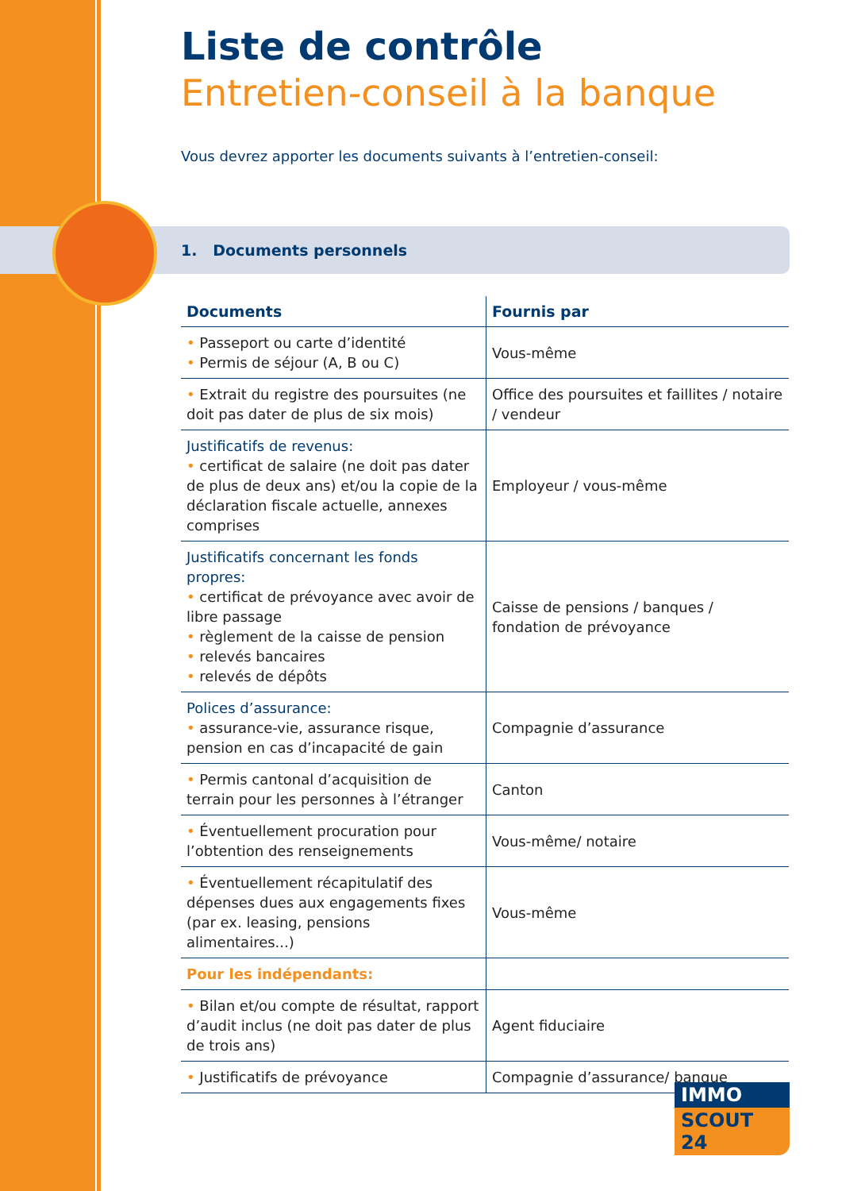Liste de contrôle
Entretien-conseil à la banque
Vous devrez apporter les documents suivants à l’entretien-conseil:
1. Documents personnels
| Documents | Fournis par |
| --- | --- |
| • Passeport ou carte d’identité • Permis de séjour (A, B ou C) | Vous-même |
| • Extrait du registre des poursuites (ne doit pas dater de plus de six mois) | Office des poursuites et faillites / notaire / vendeur |
| Justificatifs de revenus: • certificat de salaire (ne doit pas dater de plus de deux ans) et/ou la copie de la déclaration fiscale actuelle, annexes comprises | Employeur / vous-même |
| Justificatifs concernant les fonds propres: • certificat de prévoyance avec avoir de libre passage • règlement de la caisse de pension • relevés bancaires • relevés de dépôts | Caisse de pensions / banques / fondation de prévoyance |
| Polices d’assurance: • assurance-vie, assurance risque, pension en cas d’incapacité de gain | Compagnie d’assurance |
| • Permis cantonal d’acquisition de terrain pour les personnes à l’étranger | Canton |
| • Éventuellement procuration pour l’obtention des renseignements | Vous-même/ notaire |
| • Éventuellement récapitulatif des dépenses dues aux engagements fixes (par ex. leasing, pensions alimentaires...) | Vous-même |
| Pour les indépendants: | |
| • Bilan et/ou compte de résultat, rapport d’audit inclus (ne doit pas dater de plus de trois ans) | Agent fiduciaire |
| • Justificatifs de prévoyance | Compagnie d’assurance/ banque |
IMMO
SCOUT 24